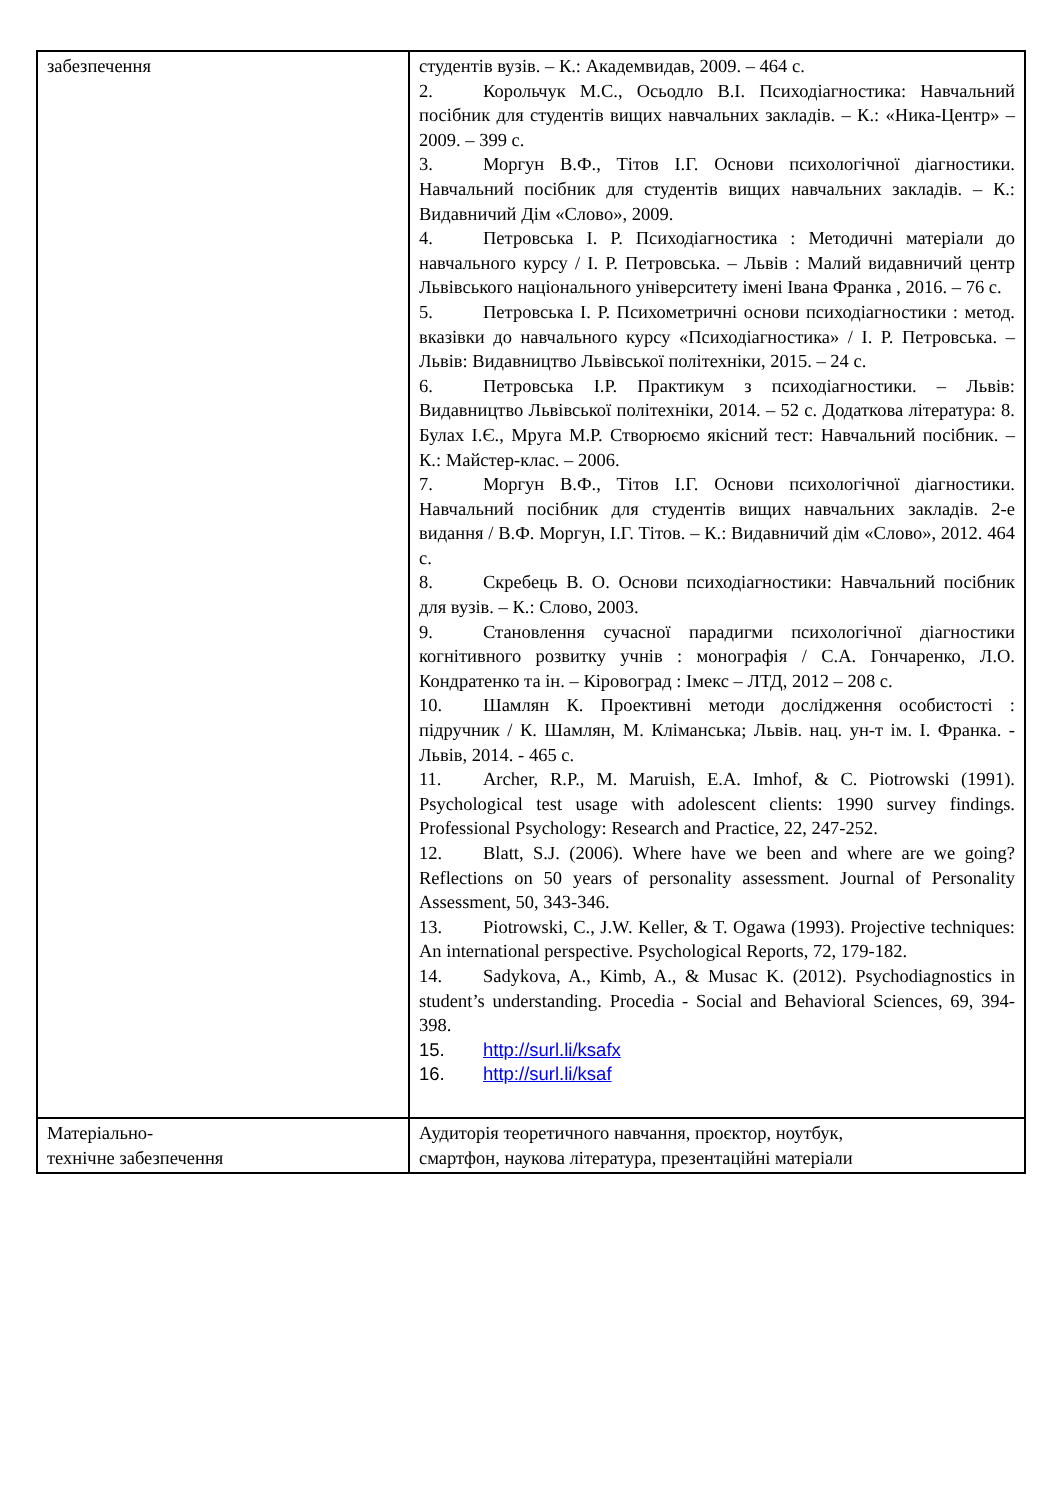| забезпечення | студентів вузів. – К.: Академвидав, 2009. – 464 с. 2. Корольчук М.С., Осьодло В.І. Психодіагностика: Навчальний посібник для студентів вищих навчальних закладів. – К.: «Ника-Центр» – 2009. – 399 с. 3. Моргун В.Ф., Тітов І.Г. Основи психологічної діагностики. Навчальний посібник для студентів вищих навчальних закладів. – К.: Видавничий Дім «Слово», 2009. 4. Петровська І. Р. Психодіагностика : Методичні матеріали до навчального курсу / І. Р. Петровська. – Львів : Малий видавничий центр Львівського національного університету імені Івана Франка , 2016. – 76 с. 5. Петровська І. Р. Психометричні основи психодіагностики : метод. вказівки до навчального курсу «Психодіагностика» / І. Р. Петровська. – Львів: Видавництво Львівської політехніки, 2015. – 24 с. 6. Петровська І.Р. Практикум з психодіагностики. – Львів: Видавництво Львівської політехніки, 2014. – 52 с. Додаткова література: 8. Булах І.Є., Мруга М.Р. Створюємо якісний тест: Навчальний посібник. – К.: Майстер-клас. – 2006. 7. Моргун В.Ф., Тітов І.Г. Основи психологічної діагностики. Навчальний посібник для студентів вищих навчальних закладів. 2-е видання / В.Ф. Моргун, І.Г. Тітов. – К.: Видавничий дім «Слово», 2012. 464 с. 8. Скребець В. О. Основи психодіагностики: Навчальний посібник для вузів. – К.: Слово, 2003. 9. Становлення сучасної парадигми психологічної діагностики когнітивного розвитку учнів : монографія / С.А. Гончаренко, Л.О. Кондратенко та ін. – Кіровоград : Імекс – ЛТД, 2012 – 208 с. 10. Шамлян К. Проективні методи дослідження особистості : підручник / К. Шамлян, М. Кліманська; Львів. нац. ун-т ім. І. Франка. - Львів, 2014. - 465 с. 11. Archer, R.P., M. Maruish, E.A. Imhof, & C. Piotrowski (1991). Psychological test usage with adolescent clients: 1990 survey findings. Professional Psychology: Research and Practice, 22, 247-252. 12. Blatt, S.J. (2006). Where have we been and where are we going? Reflections on 50 years of personality assessment. Journal of Personality Assessment, 50, 343-346. 13. Piotrowski, C., J.W. Keller, & T. Ogawa (1993). Projective techniques: An international perspective. Psychological Reports, 72, 179-182. 14. Sadykova, A., Kimb, A., & Musac K. (2012). Psychodiagnostics in student’s understanding. Procedia - Social and Behavioral Sciences, 69, 394-398. 15. http://surl.li/ksafx 16. http://surl.li/ksaf |
| Матеріально- технічне забезпечення | Аудиторія теоретичного навчання, проєктор, ноутбук, смартфон, наукова література, презентаційні матеріали |